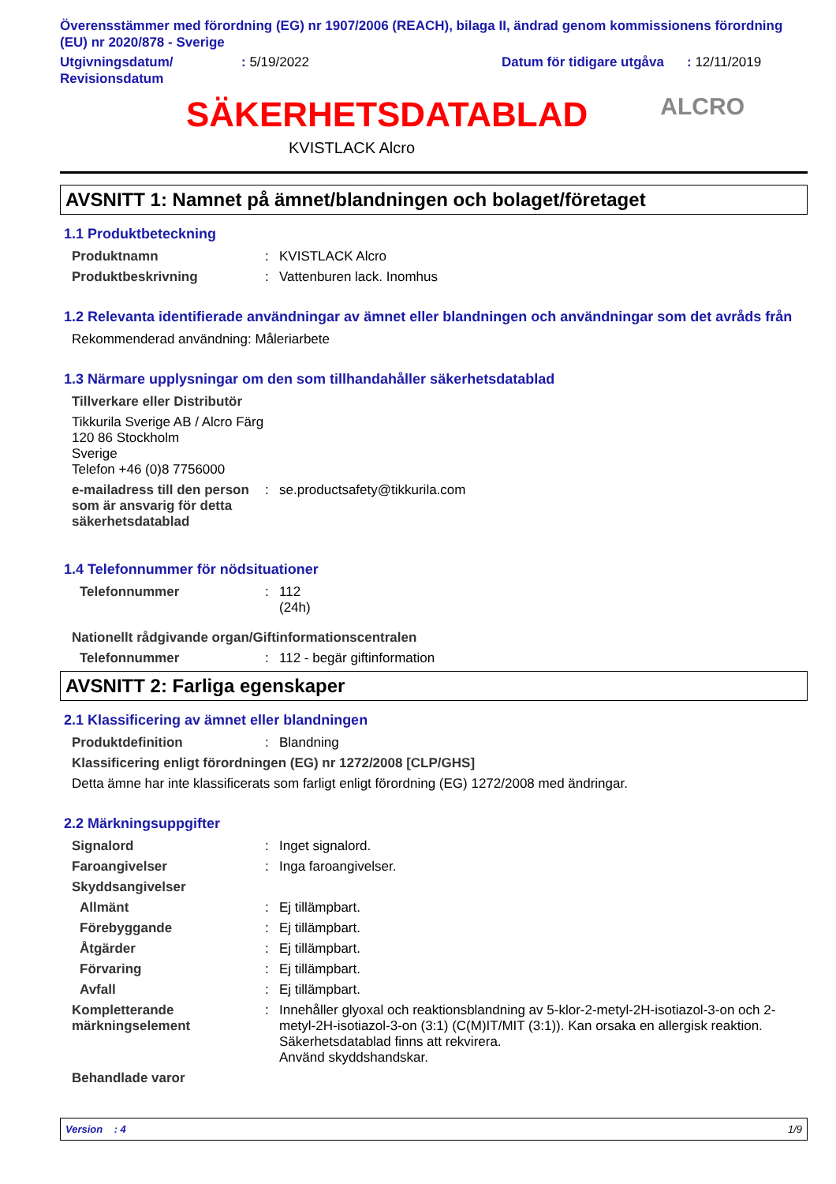Överensstämmer med förordning (EG) nr 1907/2006 (REACH), bilaga II, ändrad genom kommissionens förordning (EU) nr 2020/878 - Sverige
Utgivningsdatum/ Revisionsdatum
: 5/19/2022 Datum för tidigare utgåva
: 12/11/2019
SÄKERHETSDATABLAD
KVISTLACK Alcro
ALCRO
AVSNITT 1: Namnet på ämnet/blandningen och bolaget/företaget
1.1 Produktbeteckning
Produktnamn : KVISTLACK Alcro
Produktbeskrivning : Vattenburen lack. Inomhus
1.2 Relevanta identifierade användningar av ämnet eller blandningen och användningar som det avråds från
Rekommenderad användning: Måleriarbete
1.3 Närmare upplysningar om den som tillhandahåller säkerhetsdatablad
Tillverkare eller Distributör
Tikkurila Sverige AB / Alcro Färg
120 86 Stockholm
Sverige
Telefon +46 (0)8 7756000
e-mailadress till den person som är ansvarig för detta säkerhetsdatablad
: se.productsafety@tikkurila.com
1.4 Telefonnummer för nödsituationer
Telefonnummer : 112
(24h)
Nationellt rådgivande organ/Giftinformationscentralen
Telefonnummer : 112 - begär giftinformation
AVSNITT 2: Farliga egenskaper
2.1 Klassificering av ämnet eller blandningen
Produktdefinition : Blandning
Klassificering enligt förordningen (EG) nr 1272/2008 [CLP/GHS]
Detta ämne har inte klassificerats som farligt enligt förordning (EG) 1272/2008 med ändringar.
2.2 Märkningsuppgifter
Signalord : Inget signalord.
Faroangivelser : Inga faroangivelser.
Skyddsangivelser
Allmänt : Ej tillämpbart.
Förebyggande : Ej tillämpbart.
Åtgärder : Ej tillämpbart.
Förvaring : Ej tillämpbart.
Avfall : Ej tillämpbart.
Kompletterande märkningselement
: Innehåller glyoxal och reaktionsblandning av 5-klor-2-metyl-2H-isotiazol-3-on och 2-metyl-2H-isotiazol-3-on (3:1) (C(M)IT/MIT (3:1)). Kan orsaka en allergisk reaktion. Säkerhetsdatablad finns att rekvirera.
Använd skyddshandskar.
Behandlade varor
Version : 4 1/9